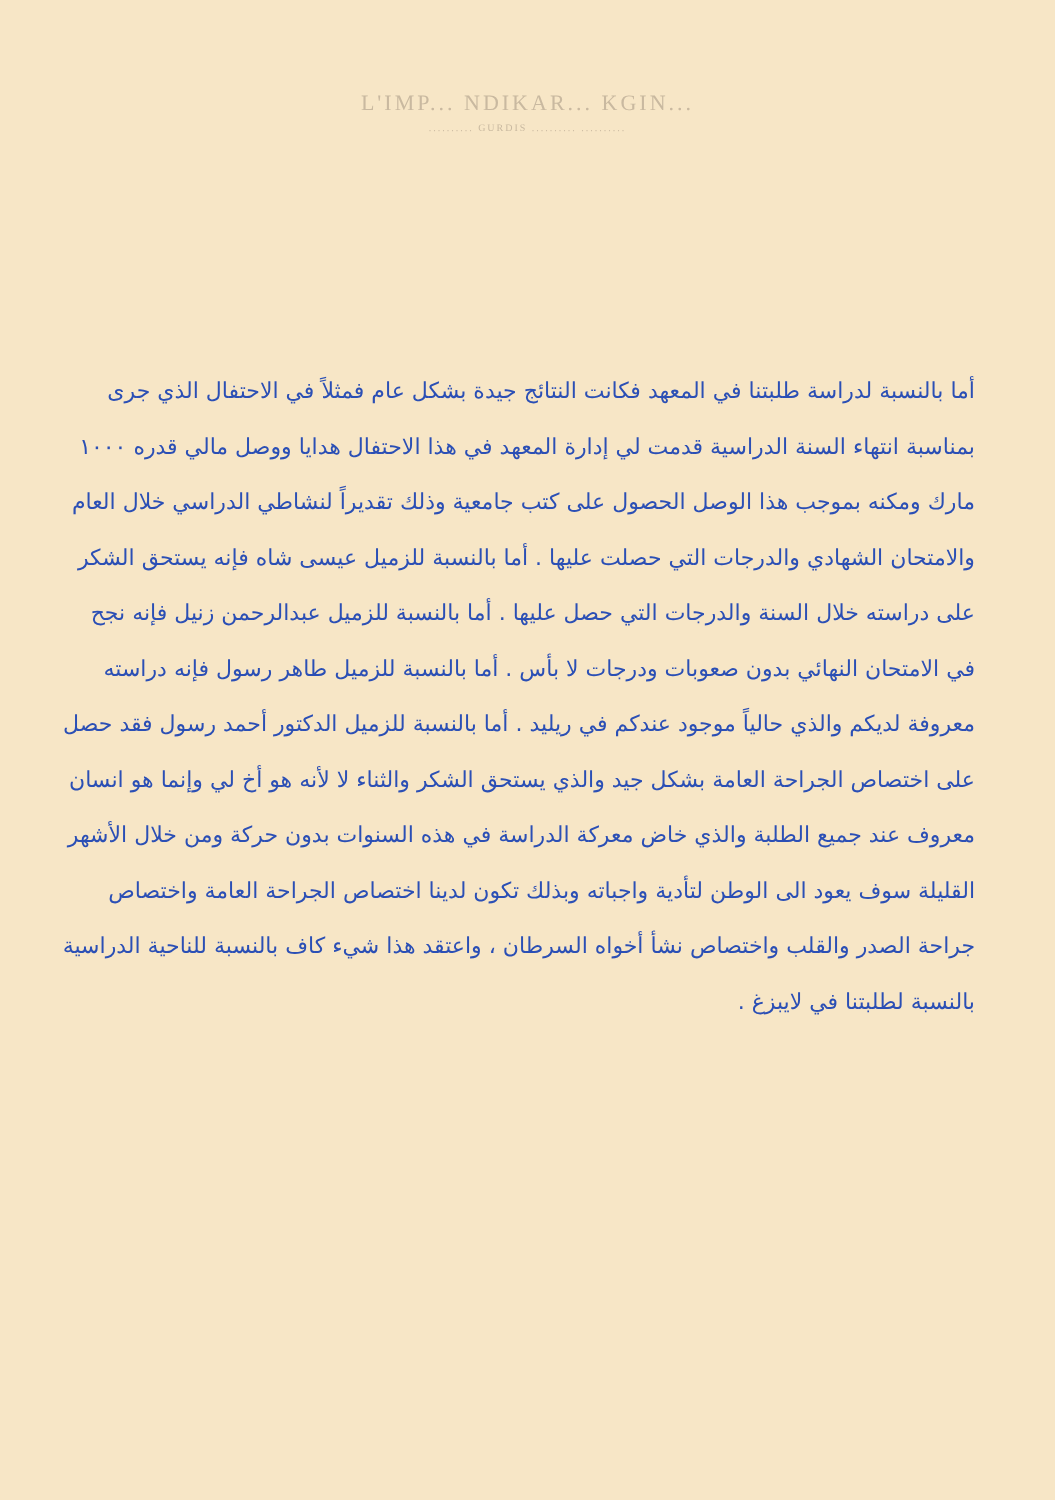L'IMP... NDIKAR... KGIN...
.......... GURDIS .......... ..........
أما بالنسبة لدراسة طلبتنا في المعهد فكانت النتائج جيدة بشكل عام فمثلاً في الاحتفال الذي جرى بمناسبة انتهاء السنة الدراسية قدمت لي إدارة المعهد في هذا الاحتفال هدايا ووصل مالي قدره ١٠٠٠ مارك ومكنه بموجب هذا الوصل الحصول على كتب جامعية وذلك تقديراً لنشاطي الدراسي خلال العام والامتحان الشهادي والدرجات التي حصلت عليها . أما بالنسبة للزميل عيسى شاه فإنه يستحق الشكر على دراسته خلال السنة والدرجات التي حصل عليها . أما بالنسبة للزميل عبدالرحمن زنيل فإنه نجح في الامتحان النهائي بدون صعوبات ودرجات لا بأس . أما بالنسبة للزميل طاهر رسول فإنه دراسته معروفة لديكم والذي حالياً موجود عندكم في ريليد . أما بالنسبة للزميل الدكتور أحمد رسول فقد حصل على اختصاص الجراحة العامة بشكل جيد والذي يستحق الشكر والثناء لا لأنه هو أخ لي وإنما هو انسان معروف عند جميع الطلبة والذي خاض معركة الدراسة في هذه السنوات بدون حركة ومن خلال الأشهر القليلة سوف يعود الى الوطن لتأدية واجباته وبذلك تكون لدينا اختصاص الجراحة العامة واختصاص جراحة الصدر والقلب واختصاص نشأ أخواه السرطان ، واعتقد هذا شيء كاف بالنسبة للناحية الدراسية بالنسبة لطلبتنا في لايبزغ .